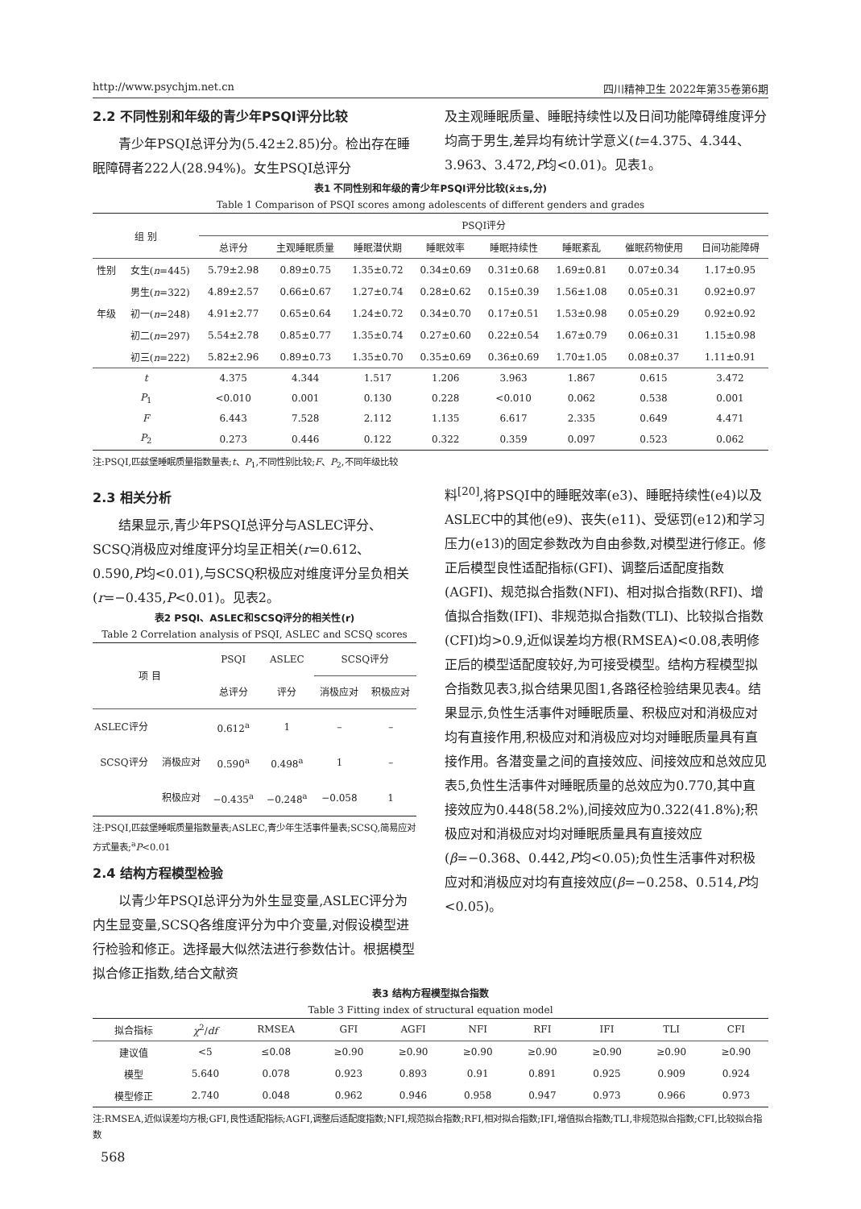http://www.psychjm.net.cn 四川精神卫生 2022年第35卷第6期
2.2 不同性别和年级的青少年PSQI评分比较
青少年PSQI总评分为(5.42±2.85)分。检出存在睡眠障碍者222人(28.94%)。女生PSQI总评分
及主观睡眠质量、睡眠持续性以及日间功能障碍维度评分均高于男生,差异均有统计学意义(t=4.375、4.344、3.963、3.472,P均<0.01)。见表1。
表1 不同性别和年级的青少年PSQI评分比较(x̄±s,分)
Table 1 Comparison of PSQI scores among adolescents of different genders and grades
| 组 别 | | PSQI评分 | | | | | | | |
| --- | --- | --- | --- | --- | --- | --- | --- | --- | --- |
| | | 总评分 | 主观睡眠质量 | 睡眠潜伏期 | 睡眠效率 | 睡眠持续性 | 睡眠紊乱 | 催眠药物使用 | 日间功能障碍 |
| 性别 | 女生( n =445) | 5.79±2.98 | 0.89±0.75 | 1.35±0.72 | 0.34±0.69 | 0.31±0.68 | 1.69±0.81 | 0.07±0.34 | 1.17±0.95 |
| | 男生( n =322) | 4.89±2.57 | 0.66±0.67 | 1.27±0.74 | 0.28±0.62 | 0.15±0.39 | 1.56±1.08 | 0.05±0.31 | 0.92±0.97 |
| 年级 | 初一( n =248) | 4.91±2.77 | 0.65±0.64 | 1.24±0.72 | 0.34±0.70 | 0.17±0.51 | 1.53±0.98 | 0.05±0.29 | 0.92±0.92 |
| | 初二( n =297) | 5.54±2.78 | 0.85±0.77 | 1.35±0.74 | 0.27±0.60 | 0.22±0.54 | 1.67±0.79 | 0.06±0.31 | 1.15±0.98 |
| | 初三( n =222) | 5.82±2.96 | 0.89±0.73 | 1.35±0.70 | 0.35±0.69 | 0.36±0.69 | 1.70±1.05 | 0.08±0.37 | 1.11±0.91 |
| t | | 4.375 | 4.344 | 1.517 | 1.206 | 3.963 | 1.867 | 0.615 | 3.472 |
| P<sub>1</sub> | | <0.010 | 0.001 | 0.130 | 0.228 | <0.010 | 0.062 | 0.538 | 0.001 |
| F | | 6.443 | 7.528 | 2.112 | 1.135 | 6.617 | 2.335 | 0.649 | 4.471 |
| P<sub>2</sub> | | 0.273 | 0.446 | 0.122 | 0.322 | 0.359 | 0.097 | 0.523 | 0.062 |
注:PSQI,匹兹堡睡眠质量指数量表;t、P<sub>1</sub>,不同性别比较;F、P<sub>2</sub>,不同年级比较
2.3 相关分析
结果显示,青少年PSQI总评分与ASLEC评分、SCSQ消极应对维度评分均呈正相关(r=0.612、0.590,P均<0.01),与SCSQ积极应对维度评分呈负相关(r=−0.435,P<0.01)。见表2。
表2 PSQI、ASLEC和SCSQ评分的相关性(r)
Table 2 Correlation analysis of PSQI, ASLEC and SCSQ scores
| 项 目 | | PSQI | ASLEC | SCSQ评分 | |
| --- | --- | --- | --- | --- | --- |
| | | 总评分 | 评分 | 消极应对 | 积极应对 |
| ASLEC评分 | | 0.612<sup>a</sup> | 1 | – | – |
| SCSQ评分 | 消极应对 | 0.590<sup>a</sup> | 0.498<sup>a</sup> | 1 | – |
| | 积极应对 | −0.435<sup>a</sup> | −0.248<sup>a</sup> | −0.058 | 1 |
注:PSQI,匹兹堡睡眠质量指数量表;ASLEC,青少年生活事件量表;SCSQ,简易应对方式量表;<sup>a</sup>P<0.01
2.4 结构方程模型检验
以青少年PSQI总评分为外生显变量,ASLEC评分为内生显变量,SCSQ各维度评分为中介变量,对假设模型进行检验和修正。选择最大似然法进行参数估计。根据模型拟合修正指数,结合文献资
料<sup>[20]</sup>,将PSQI中的睡眠效率(e3)、睡眠持续性(e4)以及ASLEC中的其他(e9)、丧失(e11)、受惩罚(e12)和学习压力(e13)的固定参数改为自由参数,对模型进行修正。修正后模型良性适配指标(GFI)、调整后适配度指数(AGFI)、规范拟合指数(NFI)、相对拟合指数(RFI)、增值拟合指数(IFI)、非规范拟合指数(TLI)、比较拟合指数(CFI)均>0.9,近似误差均方根(RMSEA)<0.08,表明修正后的模型适配度较好,为可接受模型。结构方程模型拟合指数见表3,拟合结果见图1,各路径检验结果见表4。结果显示,负性生活事件对睡眠质量、积极应对和消极应对均有直接作用,积极应对和消极应对均对睡眠质量具有直接作用。各潜变量之间的直接效应、间接效应和总效应见表5,负性生活事件对睡眠质量的总效应为0.770,其中直接效应为0.448(58.2%),间接效应为0.322(41.8%);积极应对和消极应对均对睡眠质量具有直接效应(β=−0.368、0.442,P均<0.05);负性生活事件对积极应对和消极应对均有直接效应(β=−0.258、0.514,P均<0.05)。
表3 结构方程模型拟合指数
Table 3 Fitting index of structural equation model
| 拟合指标 | χ<sup>2</sup>/ df | RMSEA | GFI | AGFI | NFI | RFI | IFI | TLI | CFI |
| --- | --- | --- | --- | --- | --- | --- | --- | --- | --- |
| 建议值 | <5 | ≤0.08 | ≥0.90 | ≥0.90 | ≥0.90 | ≥0.90 | ≥0.90 | ≥0.90 | ≥0.90 |
| 模型 | 5.640 | 0.078 | 0.923 | 0.893 | 0.91 | 0.891 | 0.925 | 0.909 | 0.924 |
| 模型修正 | 2.740 | 0.048 | 0.962 | 0.946 | 0.958 | 0.947 | 0.973 | 0.966 | 0.973 |
注:RMSEA,近似误差均方根;GFI,良性适配指标;AGFI,调整后适配度指数;NFI,规范拟合指数;RFI,相对拟合指数;IFI,增值拟合指数;TLI,非规范拟合指数;CFI,比较拟合指数
568